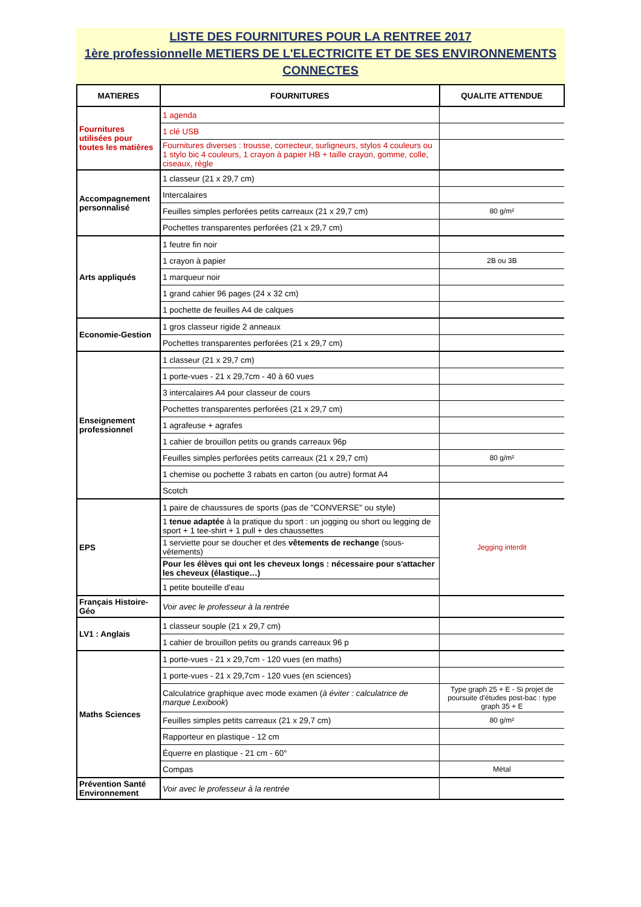LISTE DES FOURNITURES POUR LA RENTREE 2017
1ère professionnelle METIERS DE L'ELECTRICITE ET DE SES ENVIRONNEMENTS CONNECTES
| MATIERES | FOURNITURES | QUALITE ATTENDUE |
| --- | --- | --- |
| Fournitures utilisées pour toutes les matières | 1 agenda | |
| | 1 clé USB | |
| | Fournitures diverses : trousse, correcteur, surligneurs, stylos 4 couleurs ou 1 stylo bic 4 couleurs, 1 crayon à papier HB + taille crayon, gomme, colle, ciseaux, règle | |
| Accompagnement personnalisé | 1 classeur (21 x 29,7 cm) | |
| | Intercalaires | |
| | Feuilles simples perforées petits carreaux (21 x 29,7 cm) | 80 g/m² |
| | Pochettes transparentes perforées (21 x 29,7 cm) | |
| Arts appliqués | 1 feutre fin noir | |
| | 1 crayon à papier | 2B ou 3B |
| | 1 marqueur noir | |
| | 1 grand cahier 96 pages (24 x 32 cm) | |
| | 1 pochette de feuilles A4 de calques | |
| Economie-Gestion | 1 gros classeur rigide 2 anneaux | |
| | Pochettes transparentes perforées (21 x 29,7 cm) | |
| Enseignement professionnel | 1 classeur (21 x 29,7 cm) | |
| | 1 porte-vues - 21 x 29,7cm - 40 à 60 vues | |
| | 3 intercalaires A4 pour classeur de cours | |
| | Pochettes transparentes perforées (21 x 29,7 cm) | |
| | 1 agrafeuse + agrafes | |
| | 1 cahier de brouillon petits ou grands carreaux 96p | |
| | Feuilles simples perforées petits carreaux (21 x 29,7 cm) | 80 g/m² |
| | 1 chemise ou pochette 3 rabats en carton (ou autre) format A4 | |
| | Scotch | |
| EPS | 1 paire de chaussures de sports (pas de "CONVERSE" ou style) | Jegging interdit |
| | 1 tenue adaptée à la pratique du sport : un jogging ou short ou legging de sport + 1 tee-shirt + 1 pull + des chaussettes | |
| | 1 serviette pour se doucher et des vêtements de rechange (sous-vêtements) | |
| | Pour les élèves qui ont les cheveux longs : nécessaire pour s'attacher les cheveux (élastique…) | |
| | 1 petite bouteille d'eau | |
| Français Histoire-Géo | Voir avec le professeur à la rentrée | |
| LV1 : Anglais | 1 classeur souple (21 x 29,7 cm) | |
| | 1 cahier de brouillon petits ou grands carreaux 96 p | |
| Maths Sciences | 1 porte-vues - 21 x 29,7cm - 120 vues (en maths) | |
| | 1 porte-vues - 21 x 29,7cm - 120 vues (en sciences) | |
| | Calculatrice graphique avec mode examen ( à éviter : calculatrice de marque Lexibook ) | Type graph 25 + E - Si projet de poursuite d'études post-bac : type graph 35 + E |
| | Feuilles simples petits carreaux (21 x 29,7 cm) | 80 g/m² |
| | Rapporteur en plastique - 12 cm | |
| | Équerre en plastique - 21 cm - 60° | |
| | Compas | Métal |
| Prévention Santé Environnement | Voir avec le professeur à la rentrée | |